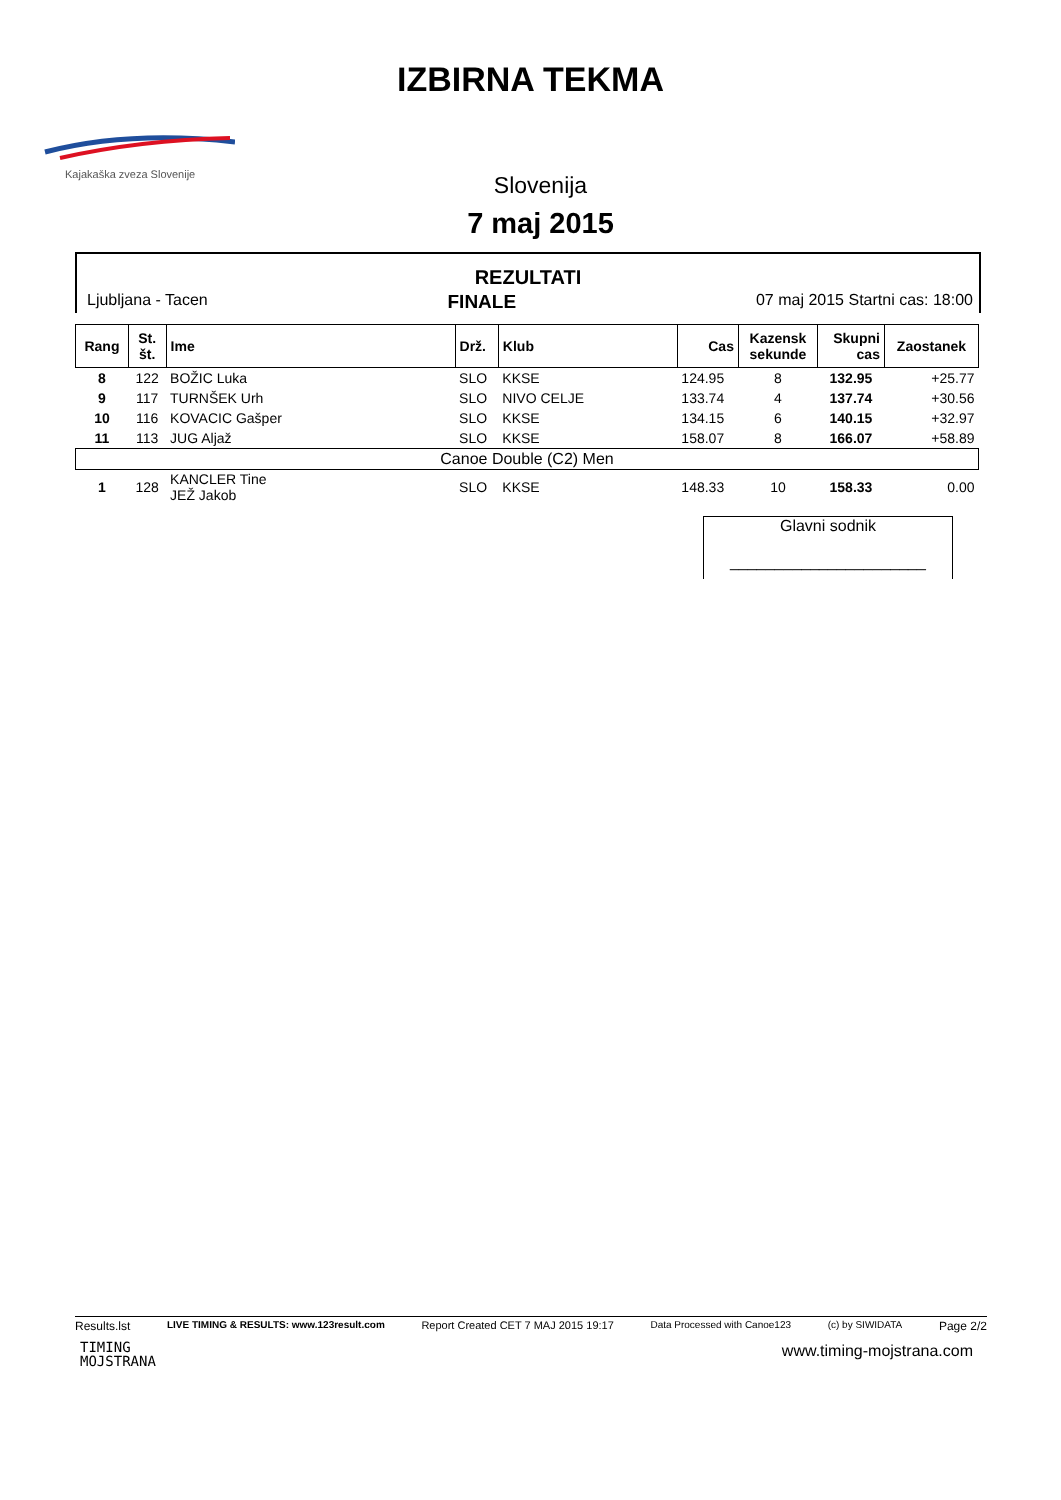IZBIRNA TEKMA
Kajakaška zveza Slovenije
Slovenija
7 maj 2015
REZULTATI
Ljubljana - Tacen FINALE 07 maj 2015 Startni cas: 18:00
| Rang | St. št. | Ime | Drž. | Klub | Cas | Kazensk sekunde | Skupni cas | Zaostanek |
| --- | --- | --- | --- | --- | --- | --- | --- | --- |
| 8 | 122 | BOŽIC Luka | SLO | KKSE | 124.95 | 8 | 132.95 | +25.77 |
| 9 | 117 | TURNŠEK Urh | SLO | NIVO CELJE | 133.74 | 4 | 137.74 | +30.56 |
| 10 | 116 | KOVACIC Gašper | SLO | KKSE | 134.15 | 6 | 140.15 | +32.97 |
| 11 | 113 | JUG Aljaž | SLO | KKSE | 158.07 | 8 | 166.07 | +58.89 |
| Canoe Double (C2) Men | | | | | | | | |
| 1 | 128 | KANCLER Tine JEŽ Jakob | SLO | KKSE | 148.33 | 10 | 158.33 | 0.00 |
Glavni sodnik
______________________
Results.lst LIVE TIMING & RESULTS: www.123result.com Report Created CET 7 MAJ 2015 19:17 Data Processed with Canoe123 (c) by SIWIDATA Page 2/2
TIMING
MOJSTRANA
www.timing-mojstrana.com